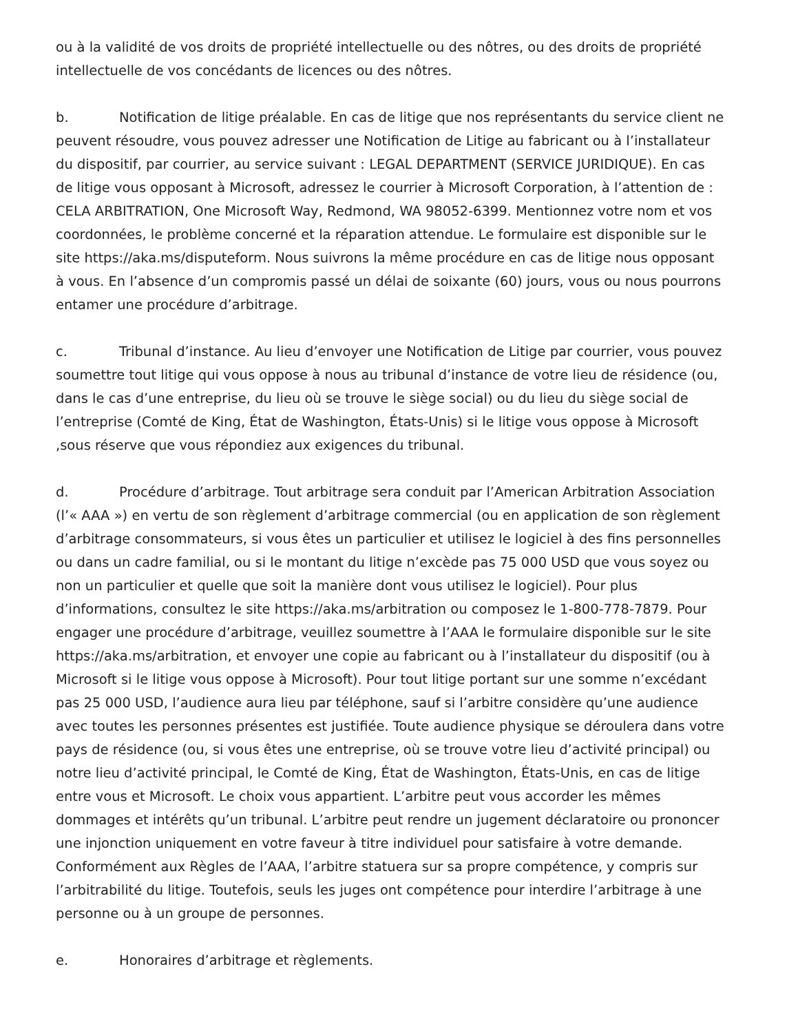ou à la validité de vos droits de propriété intellectuelle ou des nôtres, ou des droits de propriété intellectuelle de vos concédants de licences ou des nôtres.
b. Notification de litige préalable. En cas de litige que nos représentants du service client ne peuvent résoudre, vous pouvez adresser une Notification de Litige au fabricant ou à l’installateur du dispositif, par courrier, au service suivant : LEGAL DEPARTMENT (SERVICE JURIDIQUE). En cas de litige vous opposant à Microsoft, adressez le courrier à Microsoft Corporation, à l’attention de : CELA ARBITRATION, One Microsoft Way, Redmond, WA 98052-6399. Mentionnez votre nom et vos coordonnées, le problème concerné et la réparation attendue. Le formulaire est disponible sur le site https://aka.ms/disputeform. Nous suivrons la même procédure en cas de litige nous opposant à vous. En l’absence d’un compromis passé un délai de soixante (60) jours, vous ou nous pourrons entamer une procédure d’arbitrage.
c. Tribunal d’instance. Au lieu d’envoyer une Notification de Litige par courrier, vous pouvez soumettre tout litige qui vous oppose à nous au tribunal d’instance de votre lieu de résidence (ou, dans le cas d’une entreprise, du lieu où se trouve le siège social) ou du lieu du siège social de l’entreprise (Comté de King, État de Washington, États-Unis) si le litige vous oppose à Microsoft ,sous réserve que vous répondiez aux exigences du tribunal.
d. Procédure d’arbitrage. Tout arbitrage sera conduit par l’American Arbitration Association (l’« AAA ») en vertu de son règlement d’arbitrage commercial (ou en application de son règlement d’arbitrage consommateurs, si vous êtes un particulier et utilisez le logiciel à des fins personnelles ou dans un cadre familial, ou si le montant du litige n’excède pas 75 000 USD que vous soyez ou non un particulier et quelle que soit la manière dont vous utilisez le logiciel). Pour plus d’informations, consultez le site https://aka.ms/arbitration ou composez le 1-800-778-7879. Pour engager une procédure d’arbitrage, veuillez soumettre à l’AAA le formulaire disponible sur le site https://aka.ms/arbitration, et envoyer une copie au fabricant ou à l’installateur du dispositif (ou à Microsoft si le litige vous oppose à Microsoft). Pour tout litige portant sur une somme n’excédant pas 25 000 USD, l’audience aura lieu par téléphone, sauf si l’arbitre considère qu’une audience avec toutes les personnes présentes est justifiée. Toute audience physique se déroulera dans votre pays de résidence (ou, si vous êtes une entreprise, où se trouve votre lieu d’activité principal) ou notre lieu d’activité principal, le Comté de King, État de Washington, États-Unis, en cas de litige entre vous et Microsoft. Le choix vous appartient. L’arbitre peut vous accorder les mêmes dommages et intérêts qu’un tribunal. L’arbitre peut rendre un jugement déclaratoire ou prononcer une injonction uniquement en votre faveur à titre individuel pour satisfaire à votre demande. Conformément aux Règles de l’AAA, l’arbitre statuera sur sa propre compétence, y compris sur l’arbitrabilité du litige. Toutefois, seuls les juges ont compétence pour interdire l’arbitrage à une personne ou à un groupe de personnes.
e. Honoraires d’arbitrage et règlements.